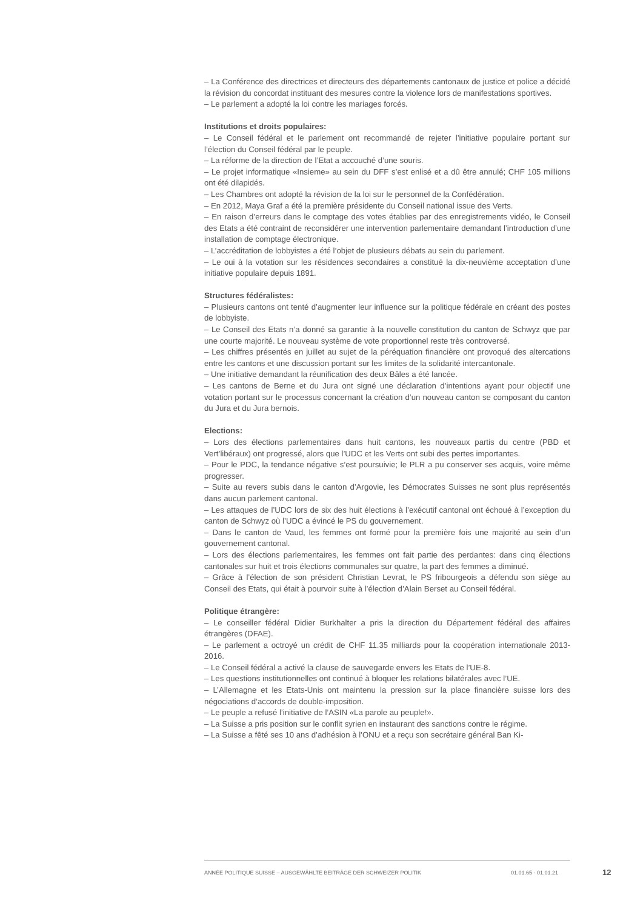– La Conférence des directrices et directeurs des départements cantonaux de justice et police a décidé la révision du concordat instituant des mesures contre la violence lors de manifestations sportives.
– Le parlement a adopté la loi contre les mariages forcés.
Institutions et droits populaires:
– Le Conseil fédéral et le parlement ont recommandé de rejeter l’initiative populaire portant sur l’élection du Conseil fédéral par le peuple.
– La réforme de la direction de l’Etat a accouché d’une souris.
– Le projet informatique «Insieme» au sein du DFF s’est enlisé et a dû être annulé; CHF 105 millions ont été dilapidés.
– Les Chambres ont adopté la révision de la loi sur le personnel de la Confédération.
– En 2012, Maya Graf a été la première présidente du Conseil national issue des Verts.
– En raison d’erreurs dans le comptage des votes établies par des enregistrements vidéo, le Conseil des Etats a été contraint de reconsidérer une intervention parlementaire demandant l’introduction d’une installation de comptage électronique.
– L’accréditation de lobbyistes a été l’objet de plusieurs débats au sein du parlement.
– Le oui à la votation sur les résidences secondaires a constitué la dix-neuvième acceptation d’une initiative populaire depuis 1891.
Structures fédéralistes:
– Plusieurs cantons ont tenté d’augmenter leur influence sur la politique fédérale en créant des postes de lobbyiste.
– Le Conseil des Etats n’a donné sa garantie à la nouvelle constitution du canton de Schwyz que par une courte majorité. Le nouveau système de vote proportionnel reste très controversé.
– Les chiffres présentés en juillet au sujet de la péréquation financière ont provoqué des altercations entre les cantons et une discussion portant sur les limites de la solidarité intercantonale.
– Une initiative demandant la réunification des deux Bâles a été lancée.
– Les cantons de Berne et du Jura ont signé une déclaration d’intentions ayant pour objectif une votation portant sur le processus concernant la création d’un nouveau canton se composant du canton du Jura et du Jura bernois.
Elections:
– Lors des élections parlementaires dans huit cantons, les nouveaux partis du centre (PBD et Vert’libéraux) ont progressé, alors que l’UDC et les Verts ont subi des pertes importantes.
– Pour le PDC, la tendance négative s’est poursuivie; le PLR a pu conserver ses acquis, voire même progresser.
– Suite au revers subis dans le canton d’Argovie, les Démocrates Suisses ne sont plus représentés dans aucun parlement cantonal.
– Les attaques de l’UDC lors de six des huit élections à l’exécutif cantonal ont échoué à l’exception du canton de Schwyz où l’UDC a évincé le PS du gouvernement.
– Dans le canton de Vaud, les femmes ont formé pour la première fois une majorité au sein d’un gouvernement cantonal.
– Lors des élections parlementaires, les femmes ont fait partie des perdantes: dans cinq élections cantonales sur huit et trois élections communales sur quatre, la part des femmes a diminué.
– Grâce à l’élection de son président Christian Levrat, le PS fribourgeois a défendu son siège au Conseil des Etats, qui était à pourvoir suite à l’élection d’Alain Berset au Conseil fédéral.
Politique étrangère:
– Le conseiller fédéral Didier Burkhalter a pris la direction du Département fédéral des affaires étrangères (DFAE).
– Le parlement a octroyé un crédit de CHF 11.35 milliards pour la coopération internationale 2013-2016.
– Le Conseil fédéral a activé la clause de sauvegarde envers les Etats de l’UE-8.
– Les questions institutionnelles ont continué à bloquer les relations bilatérales avec l’UE.
– L’Allemagne et les Etats-Unis ont maintenu la pression sur la place financière suisse lors des négociations d’accords de double-imposition.
– Le peuple a refusé l’initiative de l’ASIN «La parole au peuple!».
– La Suisse a pris position sur le conflit syrien en instaurant des sanctions contre le régime.
– La Suisse a fêté ses 10 ans d’adhésion à l’ONU et a reçu son secrétaire général Ban Ki-
ANNÉE POLITIQUE SUISSE – AUSGEWÄHLTE BEITRÄGE DER SCHWEIZER POLITIK 01.01.65 - 01.01.21
12